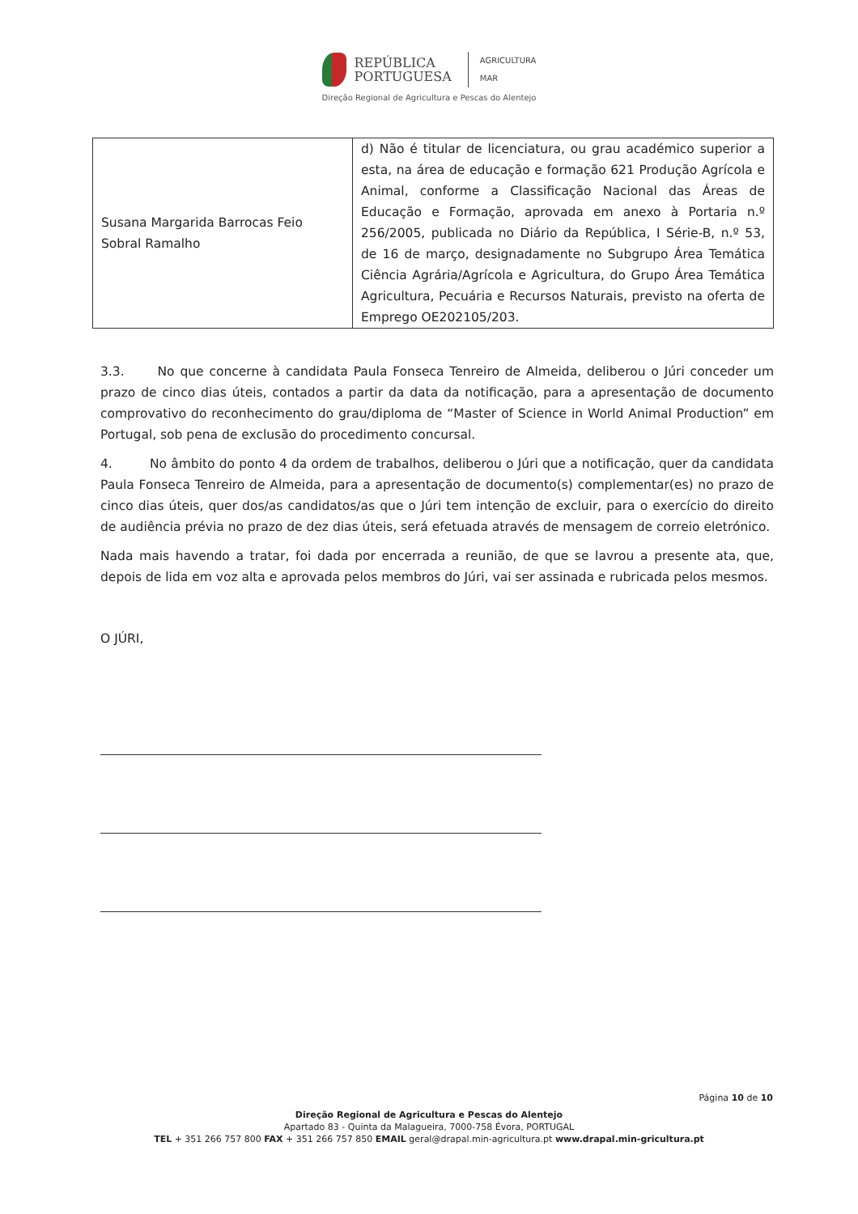REPÚBLICA
PORTUGUESA
AGRICULTURA
MAR
Direção Regional de Agricultura e Pescas do Alentejo
| Susana Margarida Barrocas Feio Sobral Ramalho | d) Não é titular de licenciatura, ou grau académico superior a esta, na área de educação e formação 621 Produção Agrícola e Animal, conforme a Classificação Nacional das Áreas de Educação e Formação, aprovada em anexo à Portaria n.º 256/2005, publicada no Diário da República, I Série-B, n.º 53, de 16 de março, designadamente no Subgrupo Área Temática Ciência Agrária/Agrícola e Agricultura, do Grupo Área Temática Agricultura, Pecuária e Recursos Naturais, previsto na oferta de Emprego OE202105/203. |
3.3. No que concerne à candidata Paula Fonseca Tenreiro de Almeida, deliberou o Júri conceder um prazo de cinco dias úteis, contados a partir da data da notificação, para a apresentação de documento comprovativo do reconhecimento do grau/diploma de “Master of Science in World Animal Production” em Portugal, sob pena de exclusão do procedimento concursal.
4. No âmbito do ponto 4 da ordem de trabalhos, deliberou o Júri que a notificação, quer da candidata Paula Fonseca Tenreiro de Almeida, para a apresentação de documento(s) complementar(es) no prazo de cinco dias úteis, quer dos/as candidatos/as que o Júri tem intenção de excluir, para o exercício do direito de audiência prévia no prazo de dez dias úteis, será efetuada através de mensagem de correio eletrónico.
Nada mais havendo a tratar, foi dada por encerrada a reunião, de que se lavrou a presente ata, que, depois de lida em voz alta e aprovada pelos membros do Júri, vai ser assinada e rubricada pelos mesmos.
O JÚRI,
Página 10 de 10
Direção Regional de Agricultura e Pescas do Alentejo
Apartado 83 - Quinta da Malagueira, 7000-758 Évora, PORTUGAL
TEL + 351 266 757 800 FAX + 351 266 757 850 EMAIL geral@drapal.min-agricultura.pt www.drapal.min-gricultura.pt